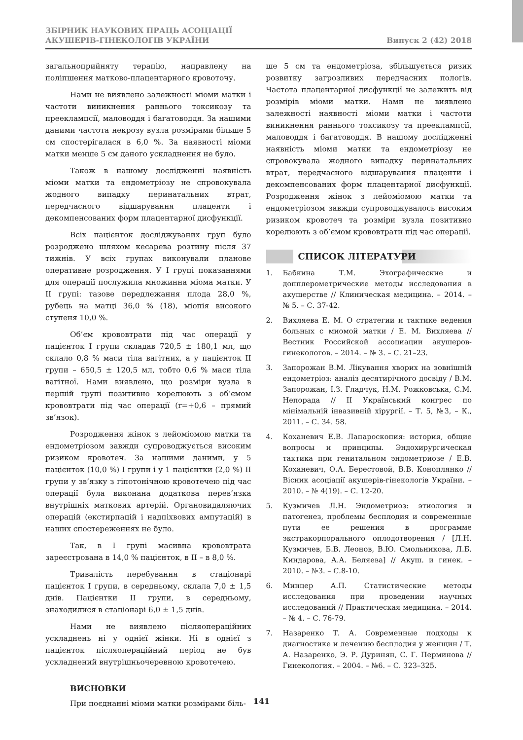ЗБІРНИК НАУКОВИХ ПРАЦЬ АСОЦІАЦІЇ
АКУШЕРІВ-ГІНЕКОЛОГІВ УКРАЇНИ
Випуск 2 (42) 2018
загальноприйняту терапію, направлену на поліпшення матково-плацентарного кровоточу.
Нами не виявлено залежності міоми матки і частоти виникнення раннього токсикозу та преекламп­сії, маловоддя і багатоводдя. За нашими даними частота некрозу вузла розмірами більше 5 см спостерігалася в 6,0 %. За наявності міоми матки менше 5 см даного ускладнення не було.
Також в нашому дослідженні наявність міоми матки та ендометріозу не спровокувала жодного випадку перинатальних втрат, передчасного відшарування плаценти і декомпенсованих форм плацентарної дисфункції.
Всіх пацієнток досліджуваних груп було розроджено шляхом кесарева розтину після 37 тижнів. У всіх групах виконували планове оперативне розродження. У I групі показаннями для операції послужила множинна міома матки. У II групі: тазове передлежання плода 28,0 %, рубець на матці 36,0 % (18), міопія високого ступеня 10,0 %.
Об’єм крововтрати під час операції у пацієнток I групи складав 720,5 ± 180,1 мл, що склало 0,8 % маси тіла вагітних, а у пацієнток II групи – 650,5 ± 120,5 мл, тобто 0,6 % маси тіла вагітної. Нами виявлено, що розміри вузла в першій групі позитивно корелюють з об’ємом крововтрати під час операції (r=+0,6 – прямий зв’язок).
Розродження жінок з лейоміомою матки та ендометріозом завжди супроводжується високим ризиком кровотеч. За нашими даними, у 5 пацієнток (10,0 %) I групи і у 1 пацієнтки (2,0 %) II групи у зв’язку з гіпотонічною кровотечею під час операції була виконана додаткова перев’язка внутрішніх маткових артерій. Органовидаляючих операцій (екстирпацій і надпіхвових ампутацій) в наших спостереженнях не було.
Так, в I групі масивна крововтрата зареєстрована в 14,0 % пацієнток, в II – в 8,0 %.
Тривалість перебування в стаціонарі пацієнток I групи, в середньому, склала 7,0 ± 1,5 днів. Пацієнтки II групи, в середньому, знаходилися в стаціонарі 6,0 ± 1,5 днів.
Нами не виявлено післяопераційних ускладнень ні у однієї жінки. Ні в однієї з пацієнток післяопераційний період не був ускладнений внутрішньочеревною кровотечею.
ВИСНОВКИ
При поєднанні міоми матки розмірами біль-
ше 5 см та ендометріоза, збільшується ризик розвитку загрозливих передчасних пологів. Частота плацентарної дисфункції не залежить від розмірів міоми матки. Нами не виявлено залежності наявності міоми матки і частоти виникнення раннього токсикозу та преекламп­сії, маловоддя і багатоводдя. В нашому дослідженні наявність міоми матки та ендометріозу не спровокувала жодного випадку перинатальних втрат, передчасного відшарування плаценти і декомпенсованих форм плацентарної дисфункції. Розродження жінок з лейоміомою матки та ендометріозом завжди супроводжувалось високим ризиком кровотеч та розміри вузла позитивно корелюють з об’ємом крововтрати під час операції.
СПИСОК ЛІТЕРАТУРИ
1. Бабкина Т.М. Эхографические и допплерометрические методы исследования в акушерстве // Клиническая медицина. – 2014. – № 5. – С. 37-42.
2. Вихляева Е. М. О стратегии и тактике ведения больных с миомой матки / Е. М. Вихляева // Вестник Российской ассоциации акушеров-гинекологов. – 2014. – № 3. – С. 21–23.
3. Запорожан В.М. Лікування хворих на зовнішній ендометріоз: аналіз десятирічного досвіду / В.М. Запорожан, І.З. Гладчук, Н.М. Рожковська, С.М. Непорада // II Український конгрес по мінімальній інвазивній хірургії. – Т. 5, №3, – К., 2011. – С. 34. 58.
4. Коханевич Е.В. Лапароскопия: история, общие вопросы и принципы. Эндохирургическая тактика при генитальном эндометриозе / Е.В. Коханевич, О.А. Берестовой, В.В. Коноплянко // Вісник асоціації акушерів-гінекологів України. – 2010. – № 4(19). – С. 12-20.
5. Кузмичев Л.Н. Эндометриоз: этиология и патогенез, проблемы бесплодия и современные пути ее решения в программе экстракорпорального оплодотворения / [Л.Н. Кузмичев, Б.В. Леонов, В.Ю. Смольникова, Л.Б. Киндарова, А.А. Беляева] // Акуш. и гинек. – 2010. – №3. – С.8-10.
6. Минцер А.П. Статистические методы исследования при проведении научных исследований // Практическая медицина. – 2014. – № 4. – С. 76-79.
7. Назаренко Т. А. Современные подходы к диагностике и лечению бесплодия у женщин / Т. А. Назаренко, Э. Р. Дуринян, С. Г. Перминова // Гинекология. – 2004. – №6. – С. 323–325.
141